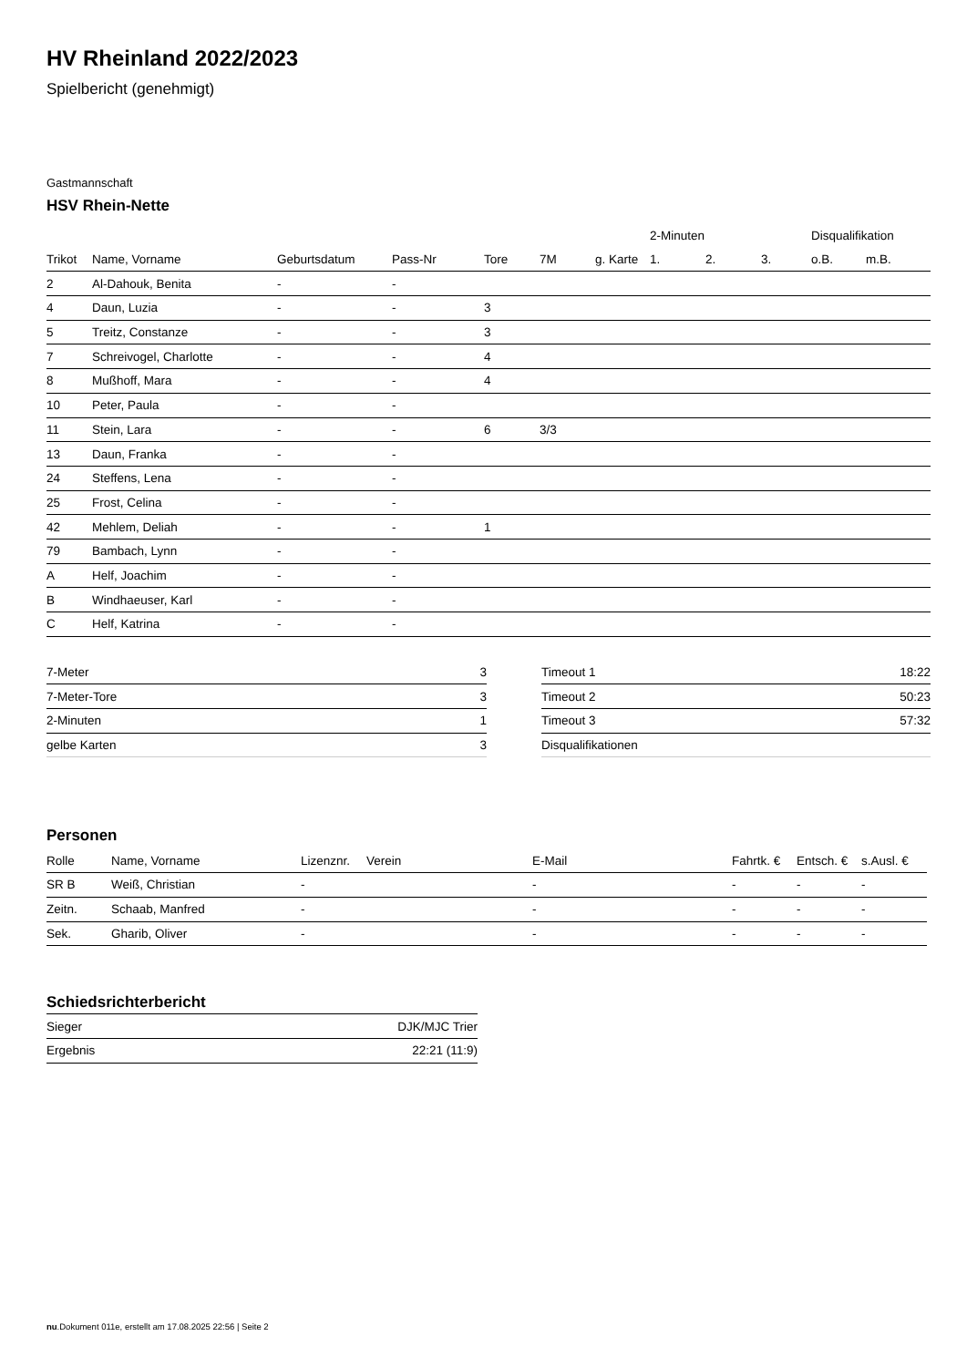HV Rheinland 2022/2023
Spielbericht (genehmigt)
Gastmannschaft
HSV Rhein-Nette
| | | | | | | | 2-Minuten | | | Disqualifikation | |
| --- | --- | --- | --- | --- | --- | --- | --- | --- | --- | --- | --- |
| Trikot | Name, Vorname | Geburtsdatum | Pass-Nr | Tore | 7M | g. Karte | 1. | 2. | 3. | o.B. | m.B. |
| 2 | Al-Dahouk, Benita | - | - | | | | | | | | |
| 4 | Daun, Luzia | - | - | 3 | | | | | | | |
| 5 | Treitz, Constanze | - | - | 3 | | | | | | | |
| 7 | Schreivogel, Charlotte | - | - | 4 | | | | | | | |
| 8 | Mußhoff, Mara | - | - | 4 | | | | | | | |
| 10 | Peter, Paula | - | - | | | | | | | | |
| 11 | Stein, Lara | - | - | 6 | 3/3 | | | | | | |
| 13 | Daun, Franka | - | - | | | | | | | | |
| 24 | Steffens, Lena | - | - | | | | | | | | |
| 25 | Frost, Celina | - | - | | | | | | | | |
| 42 | Mehlem, Deliah | - | - | 1 | | | | | | | |
| 79 | Bambach, Lynn | - | - | | | | | | | | |
| A | Helf, Joachim | - | - | | | | | | | | |
| B | Windhaeuser, Karl | - | - | | | | | | | | |
| C | Helf, Katrina | - | - | | | | | | | | |
| 7-Meter | 3 |
| 7-Meter-Tore | 3 |
| 2-Minuten | 1 |
| gelbe Karten | 3 |
| Timeout 1 | 18:22 |
| Timeout 2 | 50:23 |
| Timeout 3 | 57:32 |
| Disqualifikationen | |
Personen
| Rolle | Name, Vorname | Lizenznr. | Verein | E-Mail | Fahrtk. € | Entsch. € | s.Ausl. € |
| --- | --- | --- | --- | --- | --- | --- | --- |
| SR B | Weiß, Christian | - | | - | - | - | - |
| Zeitn. | Schaab, Manfred | - | | - | - | - | - |
| Sek. | Gharib, Oliver | - | | - | - | - | - |
Schiedsrichterbericht
| Sieger | DJK/MJC Trier |
| Ergebnis | 22:21 (11:9) |
nu.Dokument 011e, erstellt am 17.08.2025 22:56 | Seite 2